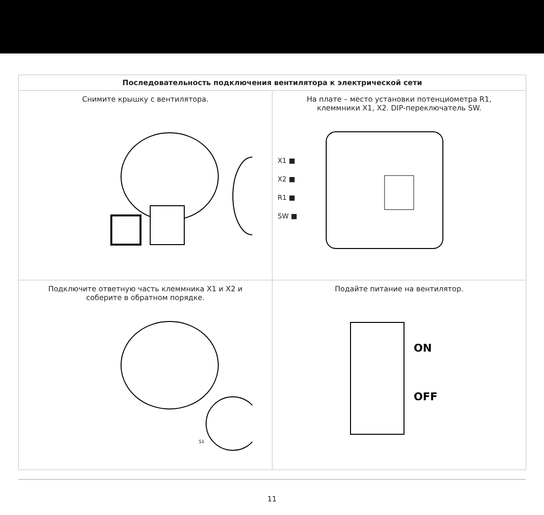| Последовательность подключения вентилятора к электрической сети | |
| --- | --- |
| Снимите крышку с вентилятора. | На плате – место установки потенциометра R1, клеммники X1, X2. DIP-переключатель SW. X1 ■ X2 ■ R1 ■ SW ■ |
| Подключите ответную часть клеммника X1 и X2 и соберите в обратном порядке. S1 | Подайте питание на вентилятор. ON OFF |
11